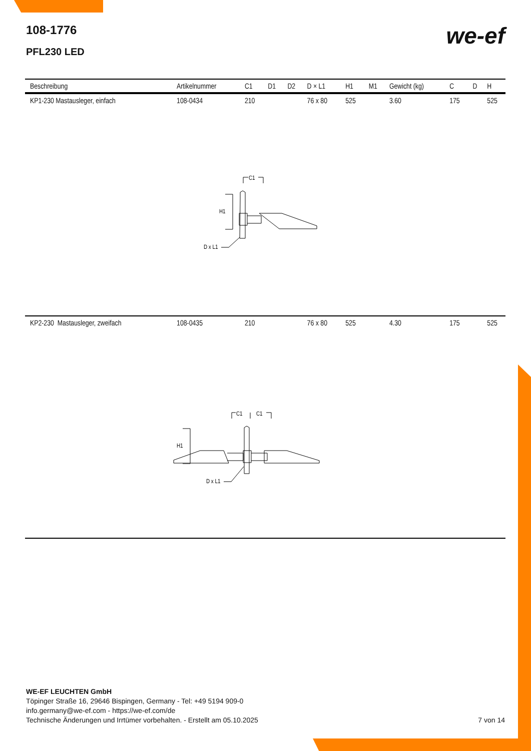108-1776
PFL230 LED
we-ef
| Beschreibung | Artikelnummer | C1 | D1 | D2 | D × L1 | H1 | M1 | Gewicht (kg) | C | D | H |
| --- | --- | --- | --- | --- | --- | --- | --- | --- | --- | --- | --- |
| KP1-230 Mastausleger, einfach | 108-0434 | 210 | | | 76 x 80 | 525 | | 3.60 | 175 | | 525 |
| C1 H1 D x L1 | | | | | | | | | | | |
| KP2-230 Mastausleger, zweifach | 108-0435 | 210 | | | 76 x 80 | 525 | | 4.30 | 175 | | 525 |
| C1 C1 H1 D x L1 | | | | | | | | | | | |
WE-EF LEUCHTEN GmbH
Töpinger Straße 16, 29646 Bispingen, Germany - Tel: +49 5194 909-0
info.germany@we-ef.com - https://we-ef.com/de
Technische Änderungen und Irrtümer vorbehalten. - Erstellt am 05.10.2025
7 von 14